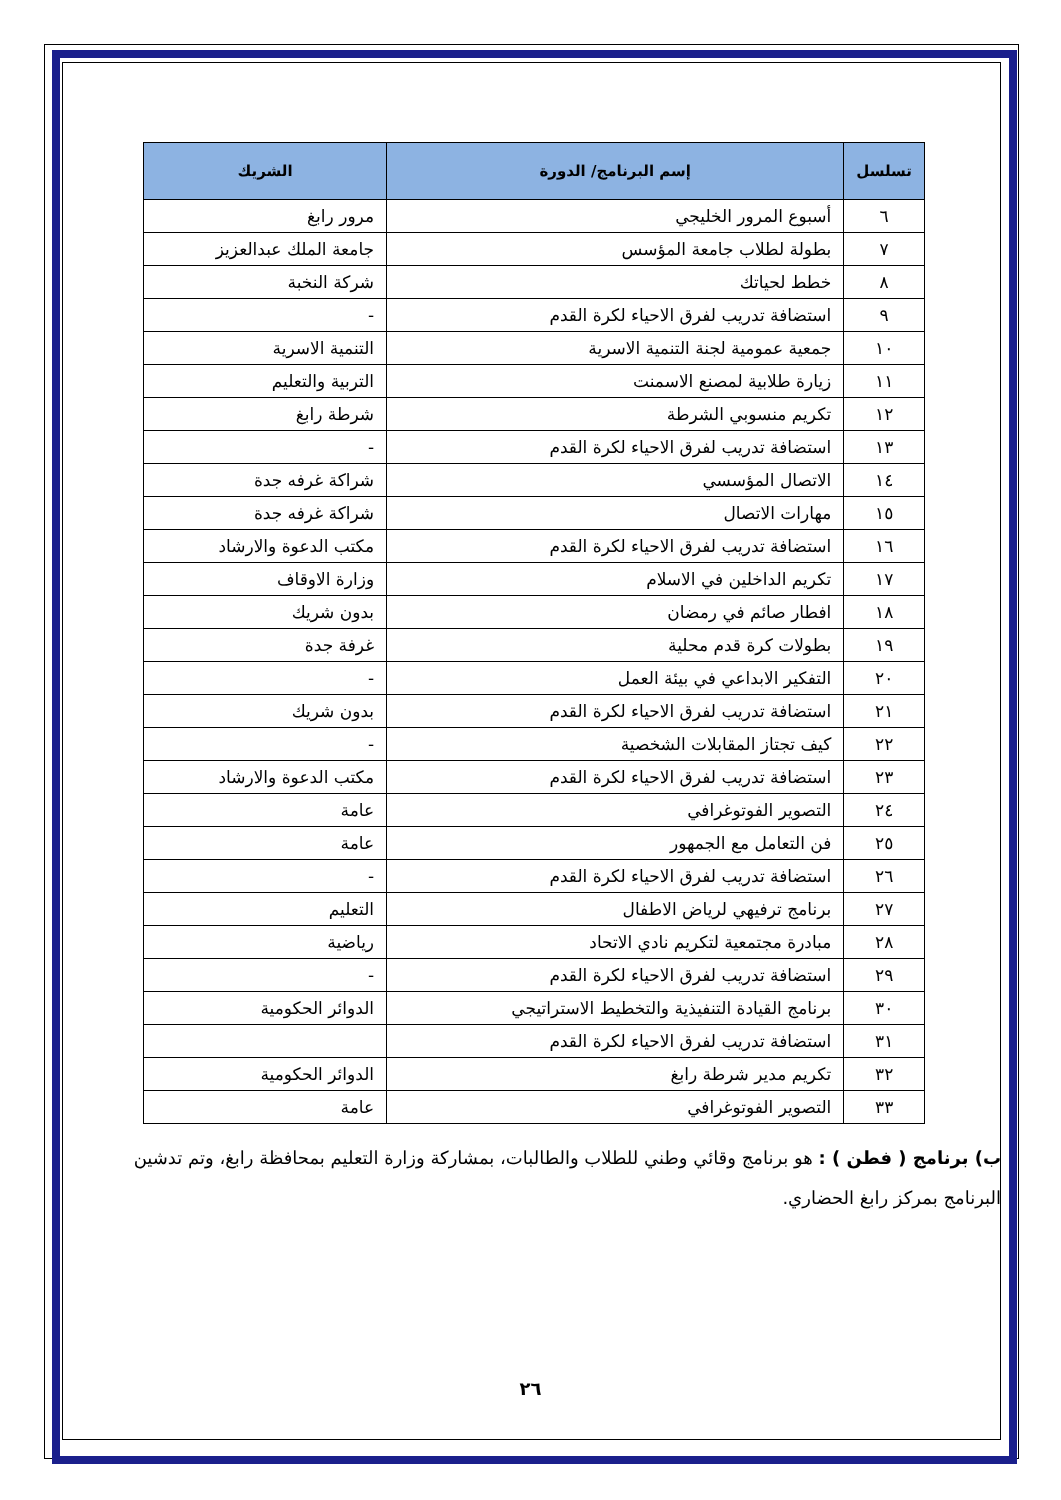| تسلسل | إسم البرنامج/ الدورة | الشريك |
| --- | --- | --- |
| ٦ | أسبوع المرور الخليجي | مرور رابغ |
| ٧ | بطولة لطلاب جامعة المؤسس | جامعة الملك عبدالعزيز |
| ٨ | خطط لحياتك | شركة النخبة |
| ٩ | استضافة تدريب لفرق الاحياء لكرة القدم | - |
| ١٠ | جمعية عمومية لجنة التنمية الاسرية | التنمية الاسرية |
| ١١ | زيارة طلابية لمصنع الاسمنت | التربية والتعليم |
| ١٢ | تكريم منسوبي الشرطة | شرطة رابغ |
| ١٣ | استضافة تدريب لفرق الاحياء لكرة القدم | - |
| ١٤ | الاتصال المؤسسي | شراكة غرفه جدة |
| ١٥ | مهارات الاتصال | شراكة غرفه جدة |
| ١٦ | استضافة تدريب لفرق الاحياء لكرة القدم | مكتب الدعوة والارشاد |
| ١٧ | تكريم الداخلين في الاسلام | وزارة الاوقاف |
| ١٨ | افطار صائم في رمضان | بدون شريك |
| ١٩ | بطولات كرة قدم محلية | غرفة جدة |
| ٢٠ | التفكير الابداعي في بيئة العمل | - |
| ٢١ | استضافة تدريب لفرق الاحياء لكرة القدم | بدون شريك |
| ٢٢ | كيف تجتاز المقابلات الشخصية | - |
| ٢٣ | استضافة تدريب لفرق الاحياء لكرة القدم | مكتب الدعوة والارشاد |
| ٢٤ | التصوير الفوتوغرافي | عامة |
| ٢٥ | فن التعامل مع الجمهور | عامة |
| ٢٦ | استضافة تدريب لفرق الاحياء لكرة القدم | - |
| ٢٧ | برنامج ترفيهي لرياض الاطفال | التعليم |
| ٢٨ | مبادرة مجتمعية لتكريم نادي الاتحاد | رياضية |
| ٢٩ | استضافة تدريب لفرق الاحياء لكرة القدم | - |
| ٣٠ | برنامج القيادة التنفيذية والتخطيط الاستراتيجي | الدوائر الحكومية |
| ٣١ | استضافة تدريب لفرق الاحياء لكرة القدم | |
| ٣٢ | تكريم مدير شرطة رابغ | الدوائر الحكومية |
| ٣٣ | التصوير الفوتوغرافي | عامة |
ب) برنامج ( فطن ) : هو برنامج وقائي وطني للطلاب والطالبات، بمشاركة وزارة التعليم بمحافظة رابغ، وتم تدشين البرنامج بمركز رابغ الحضاري.
٢٦